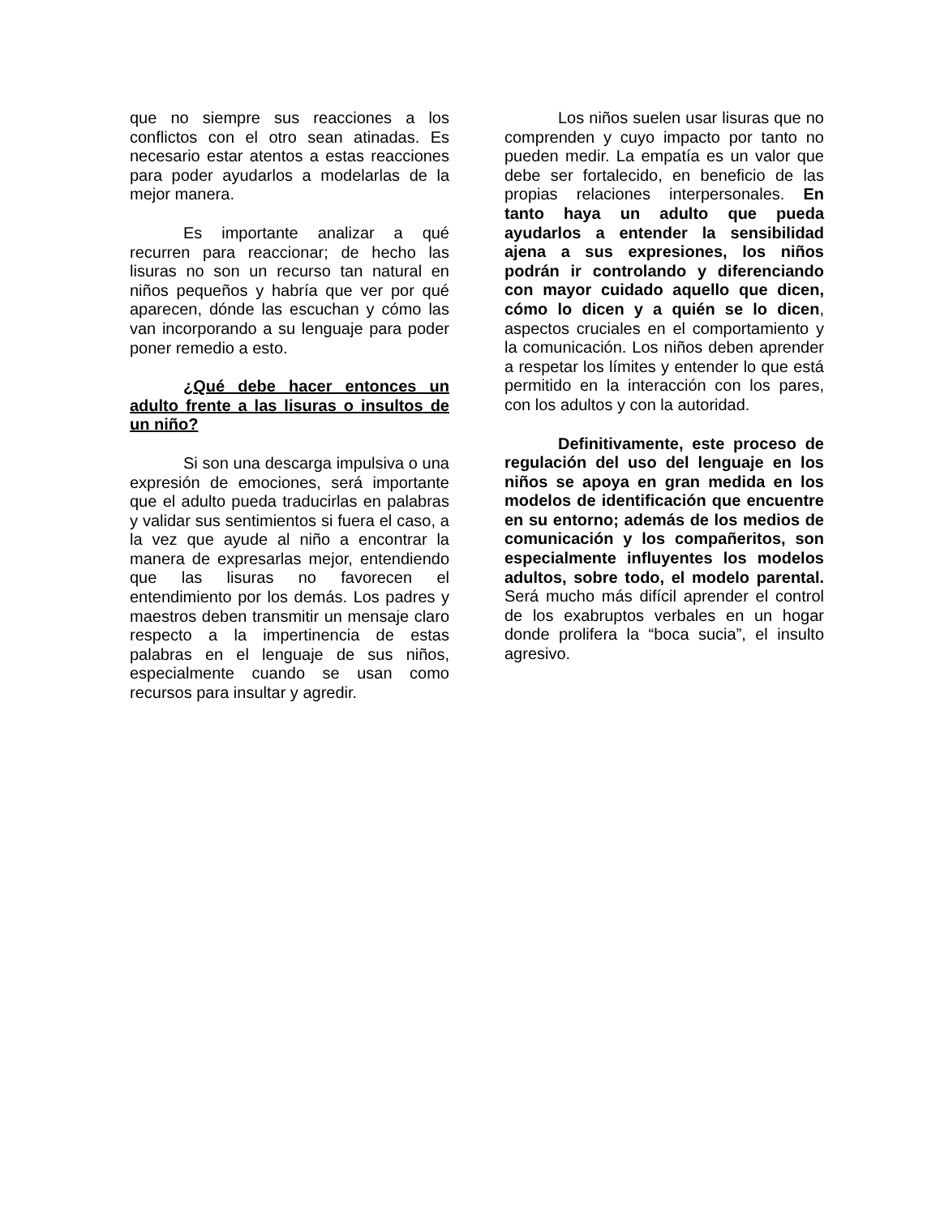que no siempre sus reacciones a los conflictos con el otro sean atinadas. Es necesario estar atentos a estas reacciones para poder ayudarlos a modelarlas de la mejor manera.
Es importante analizar a qué recurren para reaccionar; de hecho las lisuras no son un recurso tan natural en niños pequeños y habría que ver por qué aparecen, dónde las escuchan y cómo las van incorporando a su lenguaje para poder poner remedio a esto.
¿Qué debe hacer entonces un adulto frente a las lisuras o insultos de un niño?
Si son una descarga impulsiva o una expresión de emociones, será importante que el adulto pueda traducirlas en palabras y validar sus sentimientos si fuera el caso, a la vez que ayude al niño a encontrar la manera de expresarlas mejor, entendiendo que las lisuras no favorecen el entendimiento por los demás. Los padres y maestros deben transmitir un mensaje claro respecto a la impertinencia de estas palabras en el lenguaje de sus niños, especialmente cuando se usan como recursos para insultar y agredir.
Los niños suelen usar lisuras que no comprenden y cuyo impacto por tanto no pueden medir. La empatía es un valor que debe ser fortalecido, en beneficio de las propias relaciones interpersonales. En tanto haya un adulto que pueda ayudarlos a entender la sensibilidad ajena a sus expresiones, los niños podrán ir controlando y diferenciando con mayor cuidado aquello que dicen, cómo lo dicen y a quién se lo dicen, aspectos cruciales en el comportamiento y la comunicación. Los niños deben aprender a respetar los límites y entender lo que está permitido en la interacción con los pares, con los adultos y con la autoridad.
Definitivamente, este proceso de regulación del uso del lenguaje en los niños se apoya en gran medida en los modelos de identificación que encuentre en su entorno; además de los medios de comunicación y los compañeritos, son especialmente influyentes los modelos adultos, sobre todo, el modelo parental. Será mucho más difícil aprender el control de los exabruptos verbales en un hogar donde prolifera la “boca sucia”, el insulto agresivo.